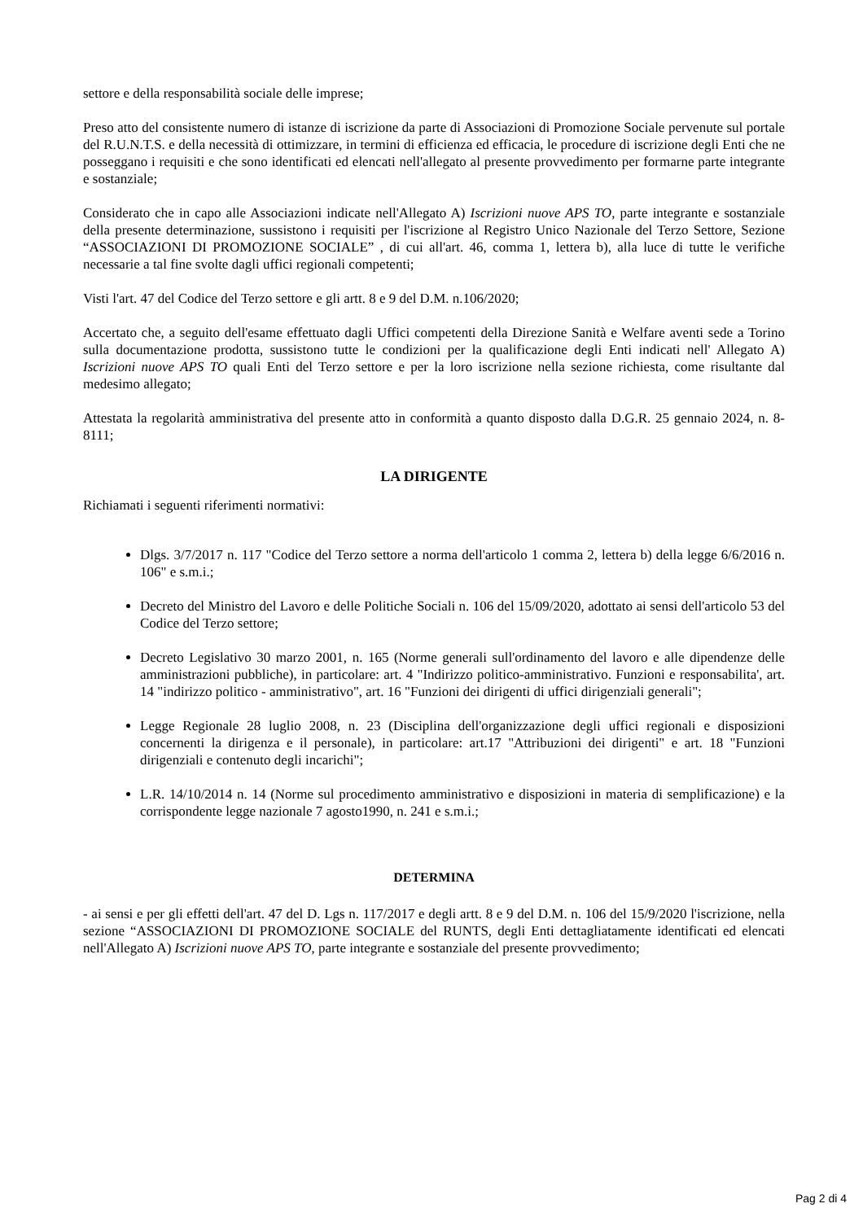settore e della responsabilità sociale delle imprese;
Preso atto del consistente numero di istanze di iscrizione da parte di Associazioni di Promozione Sociale pervenute sul portale del R.U.N.T.S. e della necessità di ottimizzare, in termini di efficienza ed efficacia, le procedure di iscrizione degli Enti che ne posseggano i requisiti e che sono identificati ed elencati nell'allegato al presente provvedimento per formarne parte integrante e sostanziale;
Considerato che in capo alle Associazioni indicate nell'Allegato A) Iscrizioni nuove APS TO, parte integrante e sostanziale della presente determinazione, sussistono i requisiti per l'iscrizione al Registro Unico Nazionale del Terzo Settore, Sezione “ASSOCIAZIONI DI PROMOZIONE SOCIALE” , di cui all'art. 46, comma 1, lettera b), alla luce di tutte le verifiche necessarie a tal fine svolte dagli uffici regionali competenti;
Visti l'art. 47 del Codice del Terzo settore e gli artt. 8 e 9 del D.M. n.106/2020;
Accertato che, a seguito dell'esame effettuato dagli Uffici competenti della Direzione Sanità e Welfare aventi sede a Torino sulla documentazione prodotta, sussistono tutte le condizioni per la qualificazione degli Enti indicati nell' Allegato A) Iscrizioni nuove APS TO quali Enti del Terzo settore e per la loro iscrizione nella sezione richiesta, come risultante dal medesimo allegato;
Attestata la regolarità amministrativa del presente atto in conformità a quanto disposto dalla D.G.R. 25 gennaio 2024, n. 8-8111;
LA DIRIGENTE
Richiamati i seguenti riferimenti normativi:
Dlgs. 3/7/2017 n. 117 "Codice del Terzo settore a norma dell'articolo 1 comma 2, lettera b) della legge 6/6/2016 n. 106" e s.m.i.;
Decreto del Ministro del Lavoro e delle Politiche Sociali n. 106 del 15/09/2020, adottato ai sensi dell'articolo 53 del Codice del Terzo settore;
Decreto Legislativo 30 marzo 2001, n. 165 (Norme generali sull'ordinamento del lavoro e alle dipendenze delle amministrazioni pubbliche), in particolare: art. 4 "Indirizzo politico-amministrativo. Funzioni e responsabilita', art. 14 "indirizzo politico - amministrativo", art. 16 "Funzioni dei dirigenti di uffici dirigenziali generali";
Legge Regionale 28 luglio 2008, n. 23 (Disciplina dell'organizzazione degli uffici regionali e disposizioni concernenti la dirigenza e il personale), in particolare: art.17 "Attribuzioni dei dirigenti" e art. 18 "Funzioni dirigenziali e contenuto degli incarichi";
L.R. 14/10/2014 n. 14 (Norme sul procedimento amministrativo e disposizioni in materia di semplificazione) e la corrispondente legge nazionale 7 agosto1990, n. 241 e s.m.i.;
DETERMINA
- ai sensi e per gli effetti dell'art. 47 del D. Lgs n. 117/2017 e degli artt. 8 e 9 del D.M. n. 106 del 15/9/2020 l'iscrizione, nella sezione “ASSOCIAZIONI DI PROMOZIONE SOCIALE del RUNTS, degli Enti dettagliatamente identificati ed elencati nell'Allegato A) Iscrizioni nuove APS TO, parte integrante e sostanziale del presente provvedimento;
Pag 2 di 4